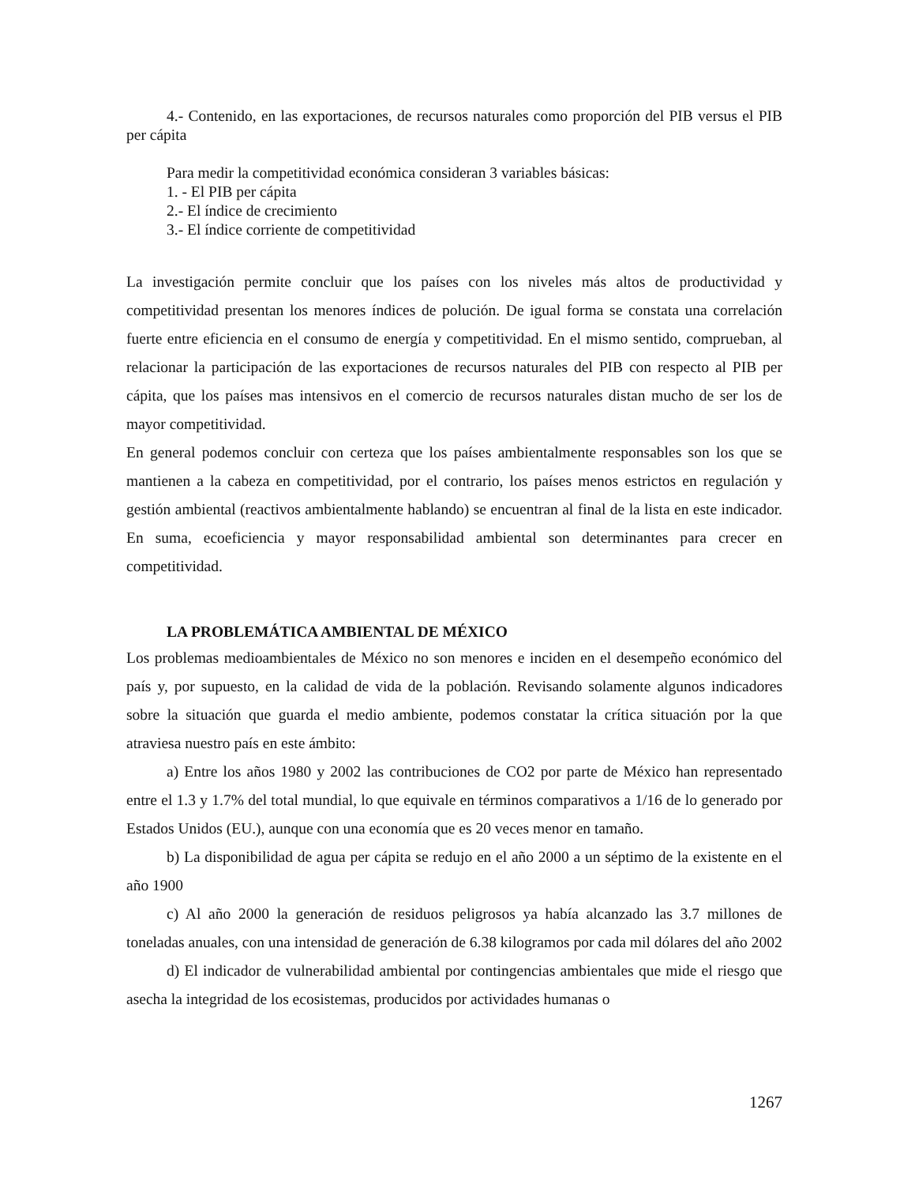4.- Contenido, en las exportaciones, de recursos naturales como proporción del PIB versus el PIB per cápita
Para medir la competitividad económica consideran 3 variables básicas:
1. - El PIB per cápita
2.- El índice de crecimiento
3.- El índice corriente de competitividad
La investigación permite concluir que los países con los niveles más altos de productividad y competitividad presentan los menores índices de polución. De igual forma se constata una correlación fuerte entre eficiencia en el consumo de energía y competitividad. En el mismo sentido, comprueban, al relacionar la participación de las exportaciones de recursos naturales del PIB con respecto al PIB per cápita, que los países mas intensivos en el comercio de recursos naturales distan mucho de ser los de mayor competitividad.
En general podemos concluir con certeza que los países ambientalmente responsables son los que se mantienen a la cabeza en competitividad, por el contrario, los países menos estrictos en regulación y gestión ambiental (reactivos ambientalmente hablando) se encuentran al final de la lista en este indicador. En suma, ecoeficiencia y mayor responsabilidad ambiental son determinantes para crecer en competitividad.
LA PROBLEMÁTICA AMBIENTAL DE MÉXICO
Los problemas medioambientales de México no son menores e inciden en el desempeño económico del país y, por supuesto, en la calidad de vida de la población. Revisando solamente algunos indicadores sobre la situación que guarda el medio ambiente, podemos constatar la crítica situación por la que atraviesa nuestro país en este ámbito:
a) Entre los años 1980 y 2002 las contribuciones de CO2 por parte de México han representado entre el 1.3 y 1.7% del total mundial, lo que equivale en términos comparativos a 1/16 de lo generado por Estados Unidos (EU.), aunque con una economía que es 20 veces menor en tamaño.
b) La disponibilidad de agua per cápita se redujo en el año 2000 a un séptimo de la existente en el año 1900
c) Al año 2000 la generación de residuos peligrosos ya había alcanzado las 3.7 millones de toneladas anuales, con una intensidad de generación de 6.38 kilogramos por cada mil dólares del año 2002
d) El indicador de vulnerabilidad ambiental por contingencias ambientales que mide el riesgo que asecha la integridad de los ecosistemas, producidos por actividades humanas o
1267